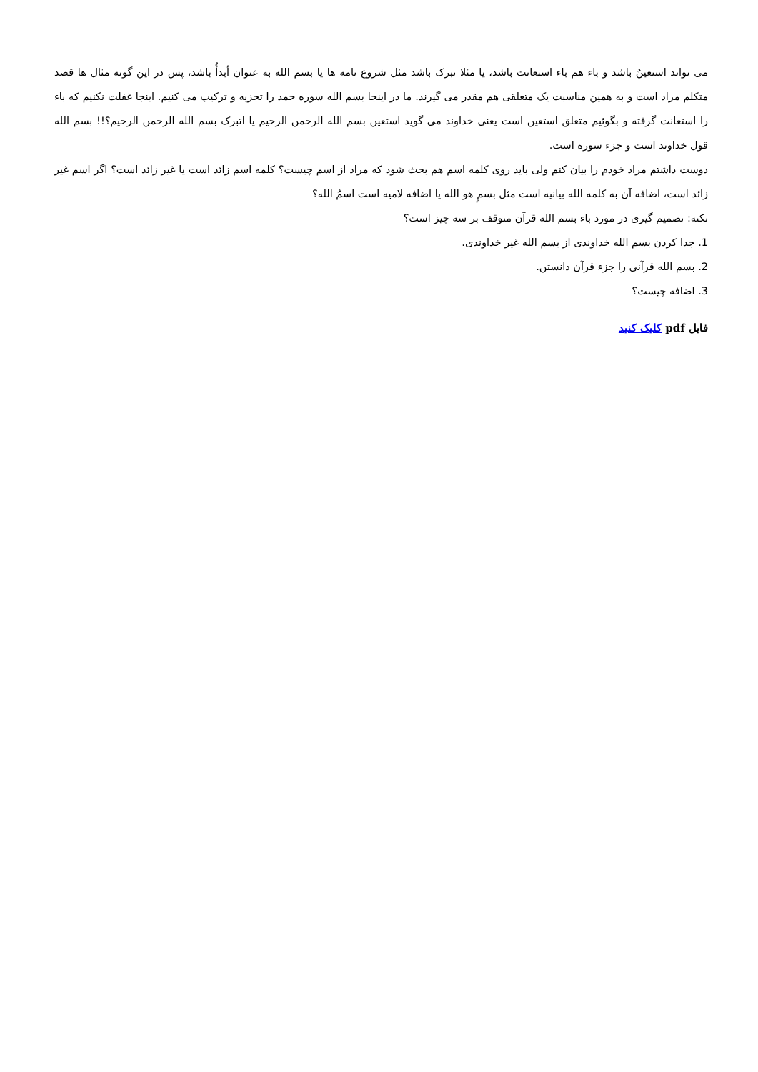می تواند استعینُ باشد و باء هم باء استعانت باشد، یا مثلا تبرک باشد مثل شروع نامه ها یا بسم الله به عنوان أبدأُ باشد، پس در این گونه مثال ها قصد متکلم مراد است و به همین مناسبت یک متعلقی هم مقدر می گیرند. ما در اینجا بسم الله سوره حمد را تجزیه و ترکیب می کنیم. اینجا غفلت نکنیم که باء را استعانت گرفته و بگوئیم متعلق استعین است یعنی خداوند می گوید استعین بسم الله الرحمن الرحیم یا اتبرک بسم الله الرحمن الرحیم؟!! بسم الله قول خداوند است و جزء سوره است.
دوست داشتم مراد خودم را بیان کنم ولی باید روی کلمه اسم هم بحث شود که مراد از اسم چیست؟ کلمه اسم زائد است یا غیر زائد است؟ اگر اسم غیر زائد است، اضافه آن به کلمه الله بیانیه است مثل بسمٍ هو الله یا اضافه لامیه است اسمُ الله؟
نکته: تصمیم گیری در مورد باء بسم الله قرآن متوقف بر سه چیز است؟
1. جدا کردن بسم الله خداوندی از بسم الله غیر خداوندی.
2. بسم الله قرآنی را جزء قرآن دانستن.
3. اضافه چیست؟
فایل pdf کلیک کنید